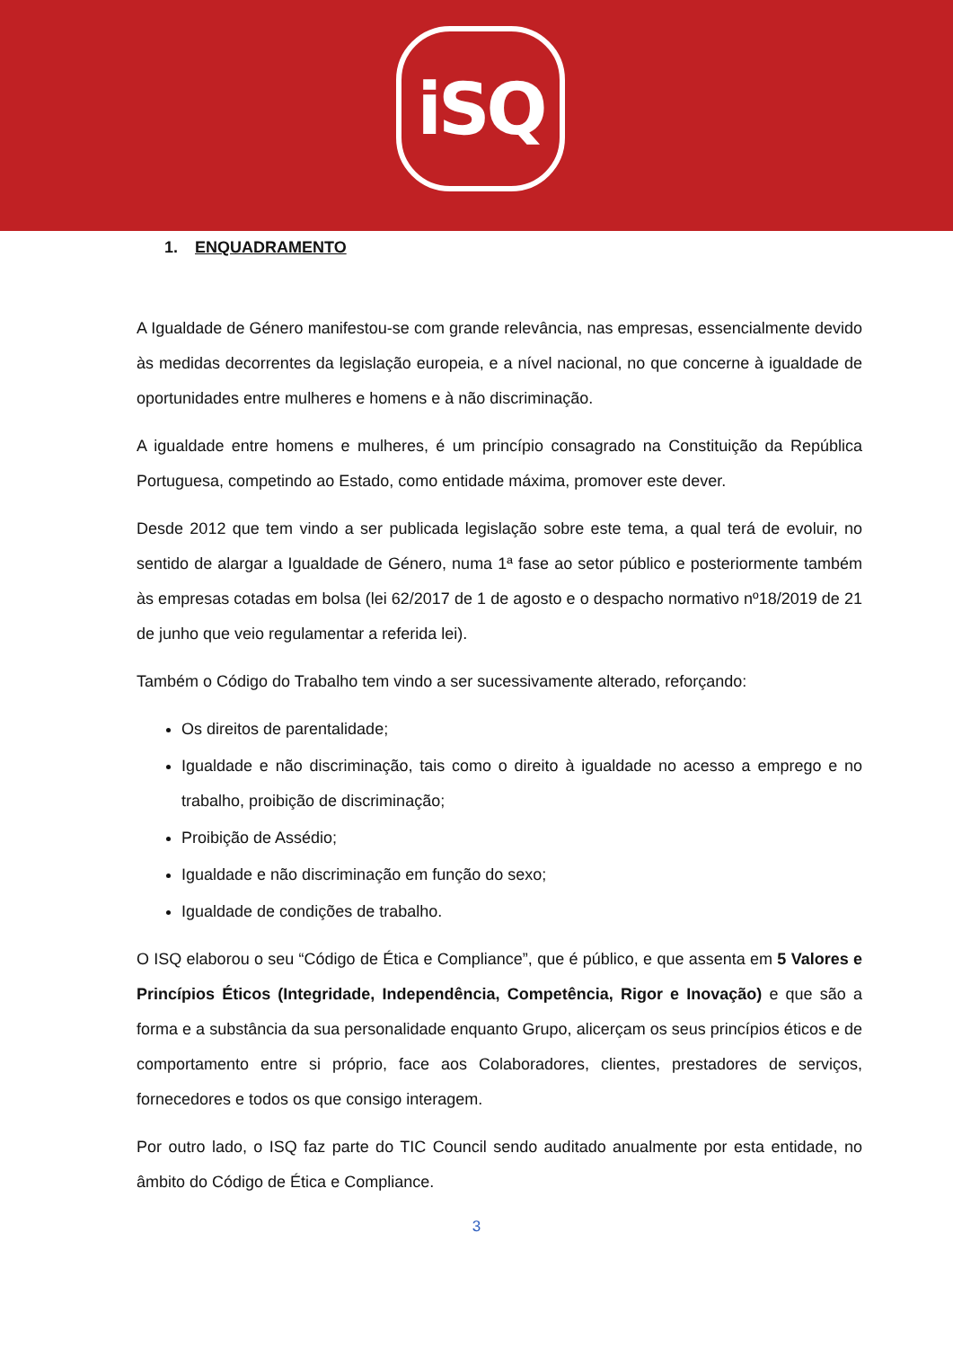iSQ
1. ENQUADRAMENTO
A Igualdade de Género manifestou-se com grande relevância, nas empresas, essencialmente devido às medidas decorrentes da legislação europeia, e a nível nacional, no que concerne à igualdade de oportunidades entre mulheres e homens e à não discriminação.
A igualdade entre homens e mulheres, é um princípio consagrado na Constituição da República Portuguesa, competindo ao Estado, como entidade máxima, promover este dever.
Desde 2012 que tem vindo a ser publicada legislação sobre este tema, a qual terá de evoluir, no sentido de alargar a Igualdade de Género, numa 1ª fase ao setor público e posteriormente também às empresas cotadas em bolsa (lei 62/2017 de 1 de agosto e o despacho normativo nº18/2019 de 21 de junho que veio regulamentar a referida lei).
Também o Código do Trabalho tem vindo a ser sucessivamente alterado, reforçando:
Os direitos de parentalidade;
Igualdade e não discriminação, tais como o direito à igualdade no acesso a emprego e no trabalho, proibição de discriminação;
Proibição de Assédio;
Igualdade e não discriminação em função do sexo;
Igualdade de condições de trabalho.
O ISQ elaborou o seu “Código de Ética e Compliance”, que é público, e que assenta em 5 Valores e Princípios Éticos (Integridade, Independência, Competência, Rigor e Inovação) e que são a forma e a substância da sua personalidade enquanto Grupo, alicerçam os seus princípios éticos e de comportamento entre si próprio, face aos Colaboradores, clientes, prestadores de serviços, fornecedores e todos os que consigo interagem.
Por outro lado, o ISQ faz parte do TIC Council sendo auditado anualmente por esta entidade, no âmbito do Código de Ética e Compliance.
3